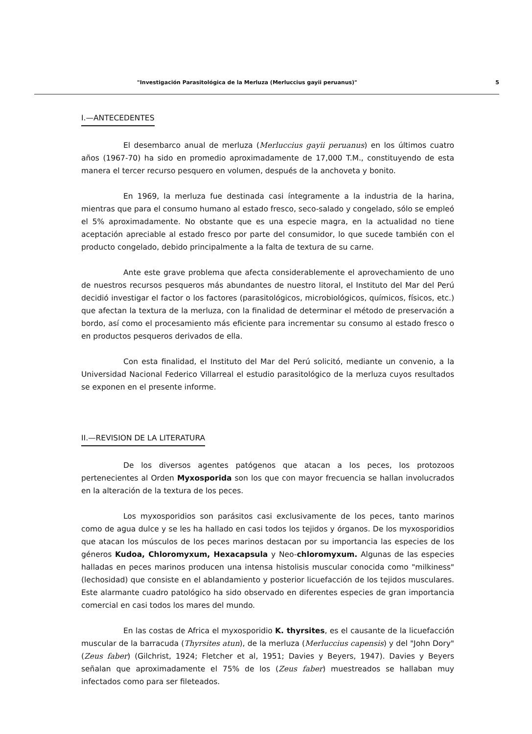"Investigación Parasitológica de la Merluza (Merluccius gayii peruanus)" 5
I.—ANTECEDENTES
El desembarco anual de merluza (Merluccius gayii peruanus) en los últimos cuatro años (1967-70) ha sido en promedio aproximadamente de 17,000 T.M., constituyendo de esta manera el tercer recurso pesquero en volumen, después de la anchoveta y bonito.
En 1969, la merluza fue destinada casi íntegramente a la industria de la harina, mientras que para el consumo humano al estado fresco, seco-salado y congelado, sólo se empleó el 5% aproximadamente. No obstante que es una especie magra, en la actualidad no tiene aceptación apreciable al estado fresco por parte del consumidor, lo que sucede también con el producto congelado, debido principalmente a la falta de textura de su carne.
Ante este grave problema que afecta considerablemente el aprovechamiento de uno de nuestros recursos pesqueros más abundantes de nuestro litoral, el Instituto del Mar del Perú decidió investigar el factor o los factores (parasitológicos, microbiológicos, químicos, físicos, etc.) que afectan la textura de la merluza, con la finalidad de determinar el método de preservación a bordo, así como el procesamiento más eficiente para incrementar su consumo al estado fresco o en productos pesqueros derivados de ella.
Con esta finalidad, el Instituto del Mar del Perú solicitó, mediante un convenio, a la Universidad Nacional Federico Villarreal el estudio parasitológico de la merluza cuyos resultados se exponen en el presente informe.
II.—REVISION DE LA LITERATURA
De los diversos agentes patógenos que atacan a los peces, los protozoos pertenecientes al Orden Myxosporida son los que con mayor frecuencia se hallan involucrados en la alteración de la textura de los peces.
Los myxosporidios son parásitos casi exclusivamente de los peces, tanto marinos como de agua dulce y se les ha hallado en casi todos los tejidos y órganos. De los myxosporidios que atacan los músculos de los peces marinos destacan por su importancia las especies de los géneros Kudoa, Chloromyxum, Hexacapsula y Neo-chloromyxum. Algunas de las especies halladas en peces marinos producen una intensa histolisis muscular conocida como "milkiness" (lechosidad) que consiste en el ablandamiento y posterior licuefacción de los tejidos musculares. Este alarmante cuadro patológico ha sido observado en diferentes especies de gran importancia comercial en casi todos los mares del mundo.
En las costas de Africa el myxosporidio K. thyrsites, es el causante de la licuefacción muscular de la barracuda (Thyrsites atun), de la merluza (Merluccius capensis) y del "John Dory" (Zeus faber) (Gilchrist, 1924; Fletcher et al, 1951; Davies y Beyers, 1947). Davies y Beyers señalan que aproximadamente el 75% de los (Zeus faber) muestreados se hallaban muy infectados como para ser fileteados.